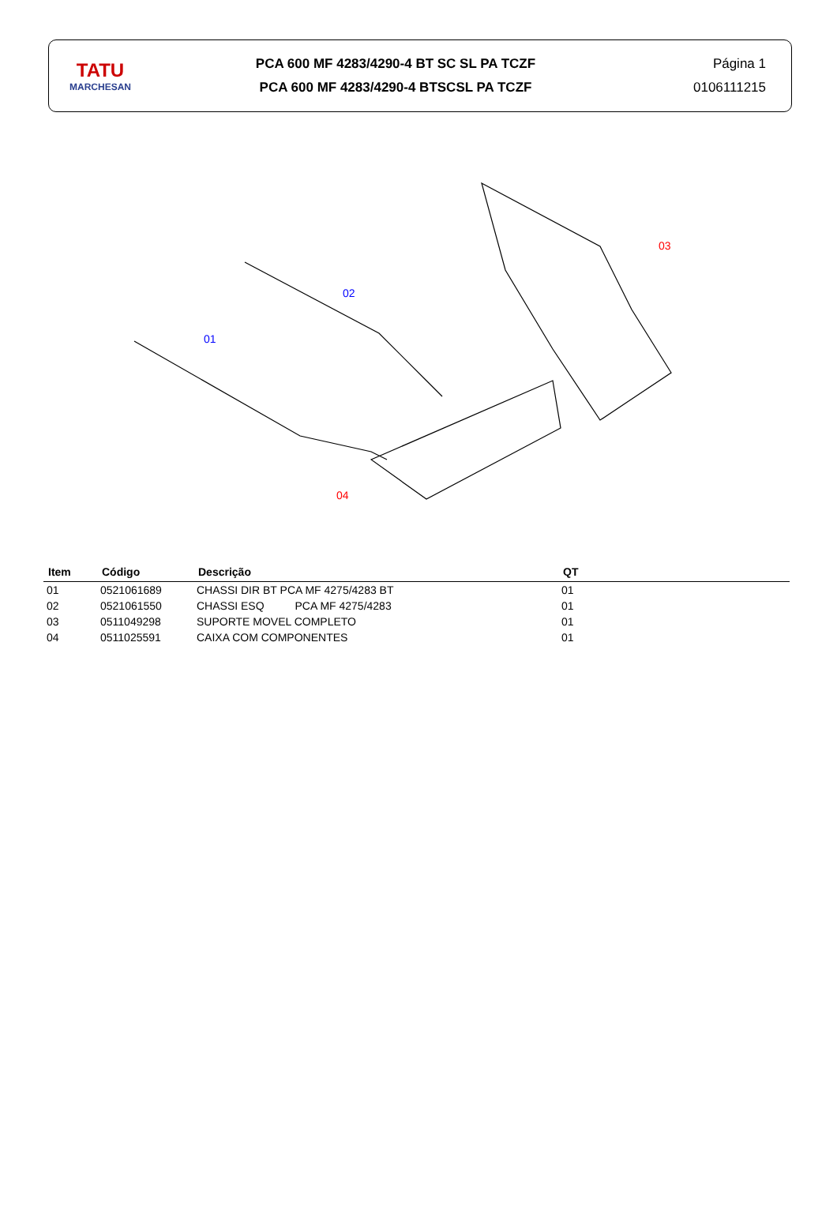TATU
MARCHESAN
PCA 600 MF 4283/4290-4 BT SC SL PA TCZF
PCA 600 MF 4283/4290-4 BTSCSL PA TCZF
Página 1
0106111215
01
02
03
04
| Item | Código | Descrição | QT |
| --- | --- | --- | --- |
| 01 | 0521061689 | CHASSI DIR BT PCA MF 4275/4283 BT | 01 |
| 02 | 0521061550 | CHASSI ESQ PCA MF 4275/4283 | 01 |
| 03 | 0511049298 | SUPORTE MOVEL COMPLETO | 01 |
| 04 | 0511025591 | CAIXA COM COMPONENTES | 01 |